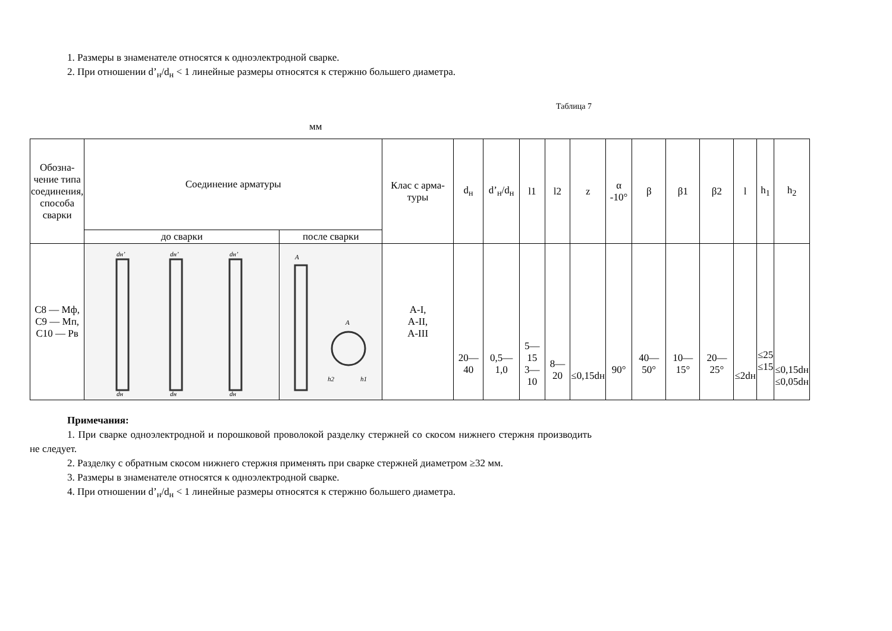1. Размеры в знаменателе относятся к одноэлектродной сварке.
2. При отношении d’<sub>н</sub>/d<sub>н</sub> < 1 линейные размеры относятся к стержню большего диаметра.
Таблица 7
мм
| Обозна-чение типа соединения, способа сварки | Соединение арматуры | | Клас с арма-туры | d<sub>н</sub> | d’<sub>н</sub>/d<sub>н</sub> | l1 | l2 | z | α -10° | β | β1 | β2 | l | h<sub>1</sub> | h<sub>2</sub> |
| --- | --- | --- | --- | --- | --- | --- | --- | --- | --- | --- | --- | --- | --- | --- | --- |
| | до сварки | после сварки | | | | | | | | | | | | | |
| С8 — Мф, С9 — Мп, С10 — Рв | dн’ dн’ dн’ dн dн dн | A A h2 h1 | А-I, А-II, А-III | 20—40 | 0,5—1,0 | 5—15 3—10 | 8—20 | ≤0,15dн | 90° | 40—50° | 10—15° | 20—25° | ≤2dн | ≤25 ≤15 | ≤0,15dн ≤0,05dн |
Примечания:
1. При сварке одноэлектродной и порошковой проволокой разделку стержней со скосом нижнего стержня производить не следует.
2. Разделку с обратным скосом нижнего стержня применять при сварке стержней диаметром ≥32 мм.
3. Размеры в знаменателе относятся к одноэлектродной сварке.
4. При отношении d’<sub>н</sub>/d<sub>н</sub> < 1 линейные размеры относятся к стержню большего диаметра.